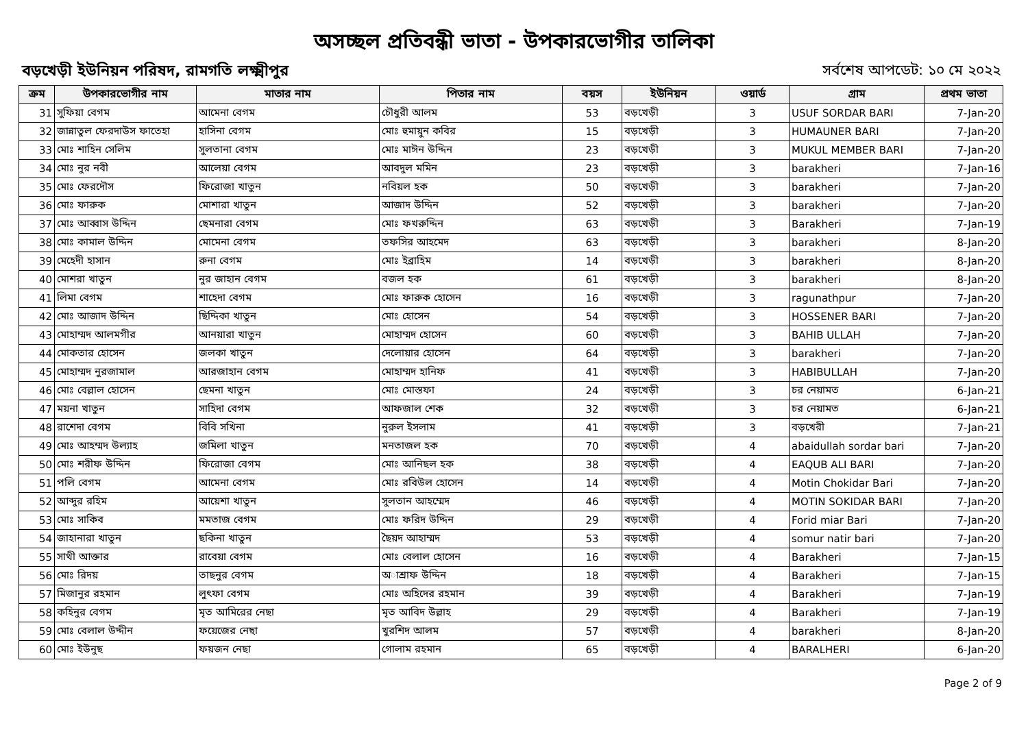অসচ্ছল প্রতিবন্ধী ভাতা - উপকারভোগীর তালিকা
বড়খেড়ী ইউনিয়ন পরিষদ, রামগতি লক্ষ্মীপুর সর্বশেষ আপডেট: ১০ মে ২০২২
| ক্রম | উপকারভোগীর নাম | মাতার নাম | পিতার নাম | বয়স | ইউনিয়ন | ওয়ার্ড | গ্রাম | প্রথম ভাতা |
| --- | --- | --- | --- | --- | --- | --- | --- | --- |
| 31 | সুফিয়া বেগম | আমেনা বেগম | চৌধুরী আলম | 53 | বড়খেড়ী | 3 | USUF SORDAR BARI | 7-Jan-20 |
| 32 | জান্নাতুল ফেরদাউস ফাতেহা | হাসিনা বেগম | মোঃ হুমায়ুন কবির | 15 | বড়খেড়ী | 3 | HUMAUNER BARI | 7-Jan-20 |
| 33 | মোঃ শাহিন সেলিম | সুলতানা বেগম | মোঃ মাঈন উদ্দিন | 23 | বড়খেড়ী | 3 | MUKUL MEMBER BARI | 7-Jan-20 |
| 34 | মোঃ নুর নবী | আলেয়া বেগম | আবদুল মমিন | 23 | বড়খেড়ী | 3 | barakheri | 7-Jan-16 |
| 35 | মোঃ ফেরদৌস | ফিরোজা খাতুন | নবিয়ল হক | 50 | বড়খেড়ী | 3 | barakheri | 7-Jan-20 |
| 36 | মোঃ ফারুক | মোশারা খাতুন | আজাদ উদ্দিন | 52 | বড়খেড়ী | 3 | barakheri | 7-Jan-20 |
| 37 | মোঃ আব্বাস উদ্দিন | ছেমনারা বেগম | মোঃ ফখরুদ্দিন | 63 | বড়খেড়ী | 3 | Barakheri | 7-Jan-19 |
| 38 | মোঃ কামাল উদ্দিন | মোমেনা বেগম | তফসির আহমেদ | 63 | বড়খেড়ী | 3 | barakheri | 8-Jan-20 |
| 39 | মেহেদী হাসান | রুনা বেগম | মোঃ ইব্রাহিম | 14 | বড়খেড়ী | 3 | barakheri | 8-Jan-20 |
| 40 | মোশরা খাতুন | নুর জাহান বেগম | বজল হক | 61 | বড়খেড়ী | 3 | barakheri | 8-Jan-20 |
| 41 | লিমা বেগম | শাহেদা বেগম | মোঃ ফারুক হোসেন | 16 | বড়খেড়ী | 3 | ragunathpur | 7-Jan-20 |
| 42 | মোঃ আজাদ উদ্দিন | ছিদ্দিকা খাতুন | মোঃ হোসেন | 54 | বড়খেড়ী | 3 | HOSSENER BARI | 7-Jan-20 |
| 43 | মোহাম্মদ আলমগীর | আনয়ারা খাতুন | মোহাম্মদ হোসেন | 60 | বড়খেড়ী | 3 | BAHIB ULLAH | 7-Jan-20 |
| 44 | মোকতার হোসেন | জলকা খাতুন | দেলোয়ার হোসেন | 64 | বড়খেড়ী | 3 | barakheri | 7-Jan-20 |
| 45 | মোহাম্মদ নুরজামাল | আরজাহান বেগম | মোহাম্মদ হানিফ | 41 | বড়খেড়ী | 3 | HABIBULLAH | 7-Jan-20 |
| 46 | মোঃ বেল্লাল হোসেন | ছেমনা খাতুন | মোঃ মোস্তফা | 24 | বড়খেড়ী | 3 | চর নেয়ামত | 6-Jan-21 |
| 47 | ময়না খাতুন | সাহিদা বেগম | আফজাল শেক | 32 | বড়খেড়ী | 3 | চর নেয়ামত | 6-Jan-21 |
| 48 | রাশেদা বেগম | বিবি সখিনা | নুরুল ইসলাম | 41 | বড়খেড়ী | 3 | বড়খেরী | 7-Jan-21 |
| 49 | মোঃ আহম্মদ উল্যাহ | জমিলা খাতুন | মনতাজল হক | 70 | বড়খেড়ী | 4 | abaidullah sordar bari | 7-Jan-20 |
| 50 | মোঃ শরীফ উদ্দিন | ফিরোজা বেগম | মোঃ আনিছল হক | 38 | বড়খেড়ী | 4 | EAQUB ALI BARI | 7-Jan-20 |
| 51 | পলি বেগম | আমেনা বেগম | মোঃ রবিউল হোসেন | 14 | বড়খেড়ী | 4 | Motin Chokidar Bari | 7-Jan-20 |
| 52 | আব্দুর রহিম | আয়েশা খাতুন | সুলতান আহম্মেদ | 46 | বড়খেড়ী | 4 | MOTIN SOKIDAR BARI | 7-Jan-20 |
| 53 | মোঃ সাকিব | মমতাজ বেগম | মোঃ ফরিদ উদ্দিন | 29 | বড়খেড়ী | 4 | Forid miar Bari | 7-Jan-20 |
| 54 | জাহানারা খাতুন | ছকিনা খাতুন | ছৈয়দ আহাম্মদ | 53 | বড়খেড়ী | 4 | somur natir bari | 7-Jan-20 |
| 55 | সাথী আক্তার | রাবেয়া বেগম | মোঃ বেলাল হোসেন | 16 | বড়খেড়ী | 4 | Barakheri | 7-Jan-15 |
| 56 | মোঃ রিদয় | তাছনুর বেগম | অাশ্রাফ উদ্দিন | 18 | বড়খেড়ী | 4 | Barakheri | 7-Jan-15 |
| 57 | মিজানুর রহমান | লুৎফা বেগম | মোঃ অহিদের রহমান | 39 | বড়খেড়ী | 4 | Barakheri | 7-Jan-19 |
| 58 | কহিনুর বেগম | মৃত আমিরের নেছা | মৃত আবিদ উল্লাহ | 29 | বড়খেড়ী | 4 | Barakheri | 7-Jan-19 |
| 59 | মোঃ বেলাল উদ্দীন | ফয়েজের নেছা | খুরশিদ আলম | 57 | বড়খেড়ী | 4 | barakheri | 8-Jan-20 |
| 60 | মোঃ ইউনুছ | ফয়জন নেছা | গোলাম রহমান | 65 | বড়খেড়ী | 4 | BARALHERI | 6-Jan-20 |
Page 2 of 9